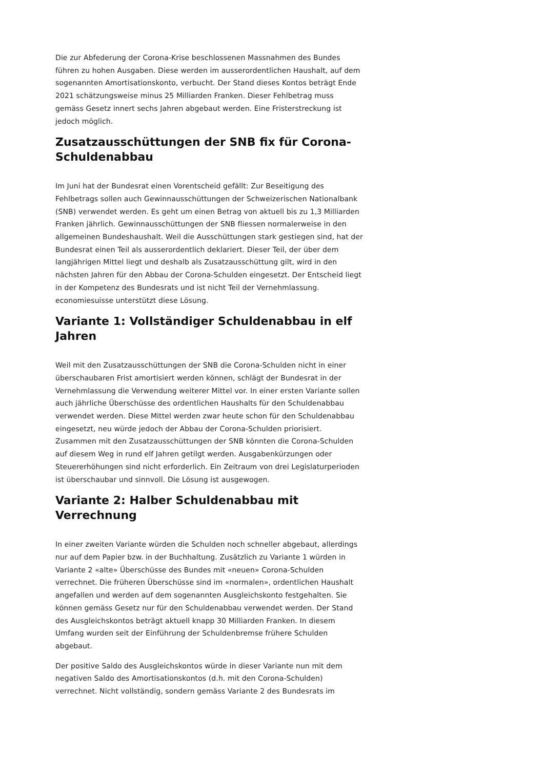Die zur Abfederung der Corona-Krise beschlossenen Massnahmen des Bundes führen zu hohen Ausgaben. Diese werden im ausserordentlichen Haushalt, auf dem sogenannten Amortisationskonto, verbucht. Der Stand dieses Kontos beträgt Ende 2021 schätzungsweise minus 25 Milliarden Franken. Dieser Fehlbetrag muss gemäss Gesetz innert sechs Jahren abgebaut werden. Eine Fristerstreckung ist jedoch möglich.
Zusatzausschüttungen der SNB fix für Corona-Schuldenabbau
Im Juni hat der Bundesrat einen Vorentscheid gefällt: Zur Beseitigung des Fehlbetrags sollen auch Gewinnausschüttungen der Schweizerischen Nationalbank (SNB) verwendet werden. Es geht um einen Betrag von aktuell bis zu 1,3 Milliarden Franken jährlich. Gewinnausschüttungen der SNB fliessen normalerweise in den allgemeinen Bundeshaushalt. Weil die Ausschüttungen stark gestiegen sind, hat der Bundesrat einen Teil als ausserordentlich deklariert. Dieser Teil, der über dem langjährigen Mittel liegt und deshalb als Zusatzausschüttung gilt, wird in den nächsten Jahren für den Abbau der Corona-Schulden eingesetzt. Der Entscheid liegt in der Kompetenz des Bundesrats und ist nicht Teil der Vernehmlassung. economiesuisse unterstützt diese Lösung.
Variante 1: Vollständiger Schuldenabbau in elf Jahren
Weil mit den Zusatzausschüttungen der SNB die Corona-Schulden nicht in einer überschaubaren Frist amortisiert werden können, schlägt der Bundesrat in der Vernehmlassung die Verwendung weiterer Mittel vor. In einer ersten Variante sollen auch jährliche Überschüsse des ordentlichen Haushalts für den Schuldenabbau verwendet werden. Diese Mittel werden zwar heute schon für den Schuldenabbau eingesetzt, neu würde jedoch der Abbau der Corona-Schulden priorisiert. Zusammen mit den Zusatzausschüttungen der SNB könnten die Corona-Schulden auf diesem Weg in rund elf Jahren getilgt werden. Ausgabenkürzungen oder Steuererhöhungen sind nicht erforderlich. Ein Zeitraum von drei Legislaturperioden ist überschaubar und sinnvoll. Die Lösung ist ausgewogen.
Variante 2: Halber Schuldenabbau mit Verrechnung
In einer zweiten Variante würden die Schulden noch schneller abgebaut, allerdings nur auf dem Papier bzw. in der Buchhaltung. Zusätzlich zu Variante 1 würden in Variante 2 «alte» Überschüsse des Bundes mit «neuen» Corona-Schulden verrechnet. Die früheren Überschüsse sind im «normalen», ordentlichen Haushalt angefallen und werden auf dem sogenannten Ausgleichskonto festgehalten. Sie können gemäss Gesetz nur für den Schuldenabbau verwendet werden. Der Stand des Ausgleichskontos beträgt aktuell knapp 30 Milliarden Franken. In diesem Umfang wurden seit der Einführung der Schuldenbremse frühere Schulden abgebaut.
Der positive Saldo des Ausgleichskontos würde in dieser Variante nun mit dem negativen Saldo des Amortisationskontos (d.h. mit den Corona-Schulden) verrechnet. Nicht vollständig, sondern gemäss Variante 2 des Bundesrats im